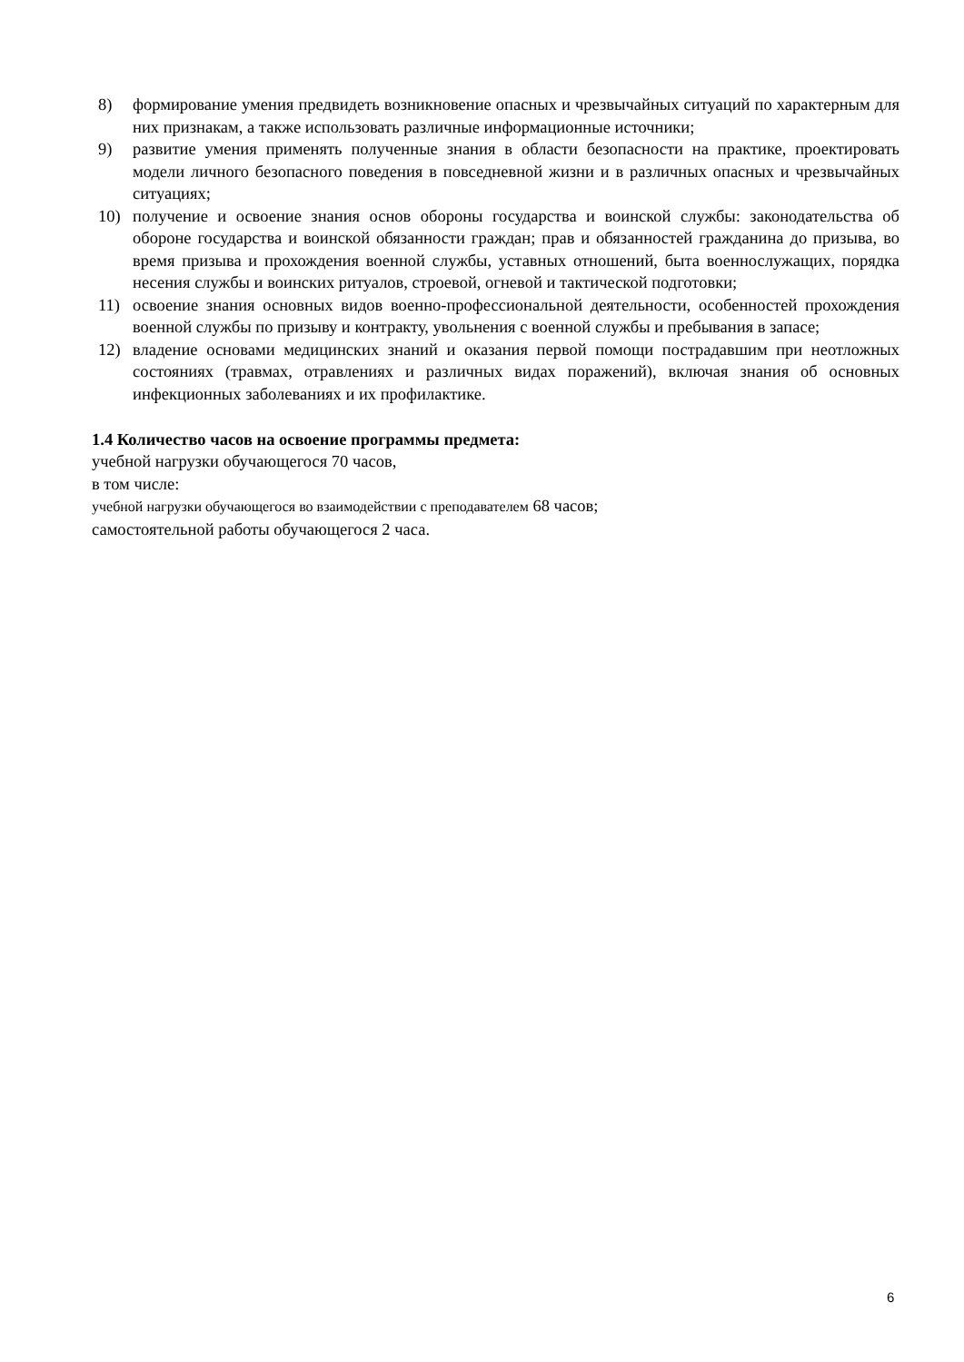8) формирование умения предвидеть возникновение опасных и чрезвычайных ситуаций по характерным для них признакам, а также использовать различные информационные источники;
9) развитие умения применять полученные знания в области безопасности на практике, проектировать модели личного безопасного поведения в повседневной жизни и в различных опасных и чрезвычайных ситуациях;
10) получение и освоение знания основ обороны государства и воинской службы: законодательства об обороне государства и воинской обязанности граждан; прав и обязанностей гражданина до призыва, во время призыва и прохождения военной службы, уставных отношений, быта военнослужащих, порядка несения службы и воинских ритуалов, строевой, огневой и тактической подготовки;
11) освоение знания основных видов военно-профессиональной деятельности, особенностей прохождения военной службы по призыву и контракту, увольнения с военной службы и пребывания в запасе;
12) владение основами медицинских знаний и оказания первой помощи пострадавшим при неотложных состояниях (травмах, отравлениях и различных видах поражений), включая знания об основных инфекционных заболеваниях и их профилактике.
1.4 Количество часов на освоение программы предмета:
учебной нагрузки обучающегося 70 часов,
в том числе:
учебной нагрузки обучающегося во взаимодействии с преподавателем 68 часов;
самостоятельной работы обучающегося 2 часа.
6